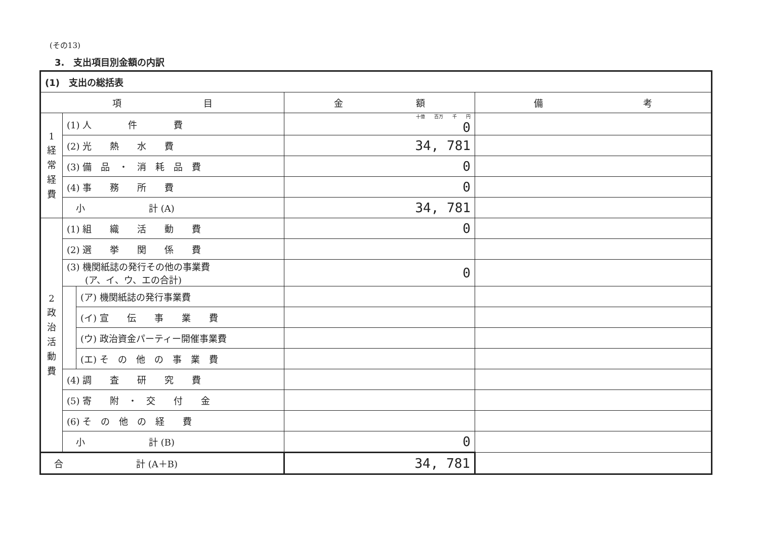(その13)
3.　支出項目別金額の内訳
| (1) 支出の総括表 | | | | |
| 項 目 | | | 金 額 | 備 考 |
| 1 経 常 経 費 | (1) 人 件 費 | | 十億 百万 千 円 0 | |
| | (2) 光 熱 水 費 | | 34, 781 | |
| | (3) 備 品 ・ 消 耗 品 費 | | 0 | |
| | (4) 事 務 所 費 | | 0 | |
| | 小 計 (A) | | 34, 781 | |
| 2 政 治 活 動 費 | (1) 組 織 活 動 費 | | 0 | |
| | (2) 選 挙 関 係 費 | | | |
| | (3) 機関紙誌の発行その他の事業費 (ア、イ、ウ、エの合計) | | 0 | |
| | | (ア) 機関紙誌の発行事業費 | | |
| | | (イ) 宣 伝 事 業 費 | | |
| | | (ウ) 政治資金パーティー開催事業費 | | |
| | | (エ) そ の 他 の 事 業 費 | | |
| | (4) 調 査 研 究 費 | | | |
| | (5) 寄 附 ・ 交 付 金 | | | |
| | (6) そ の 他 の 経 費 | | | |
| | 小 計 (B) | | 0 | |
| 合 計 (A＋B) | | | 34, 781 | |